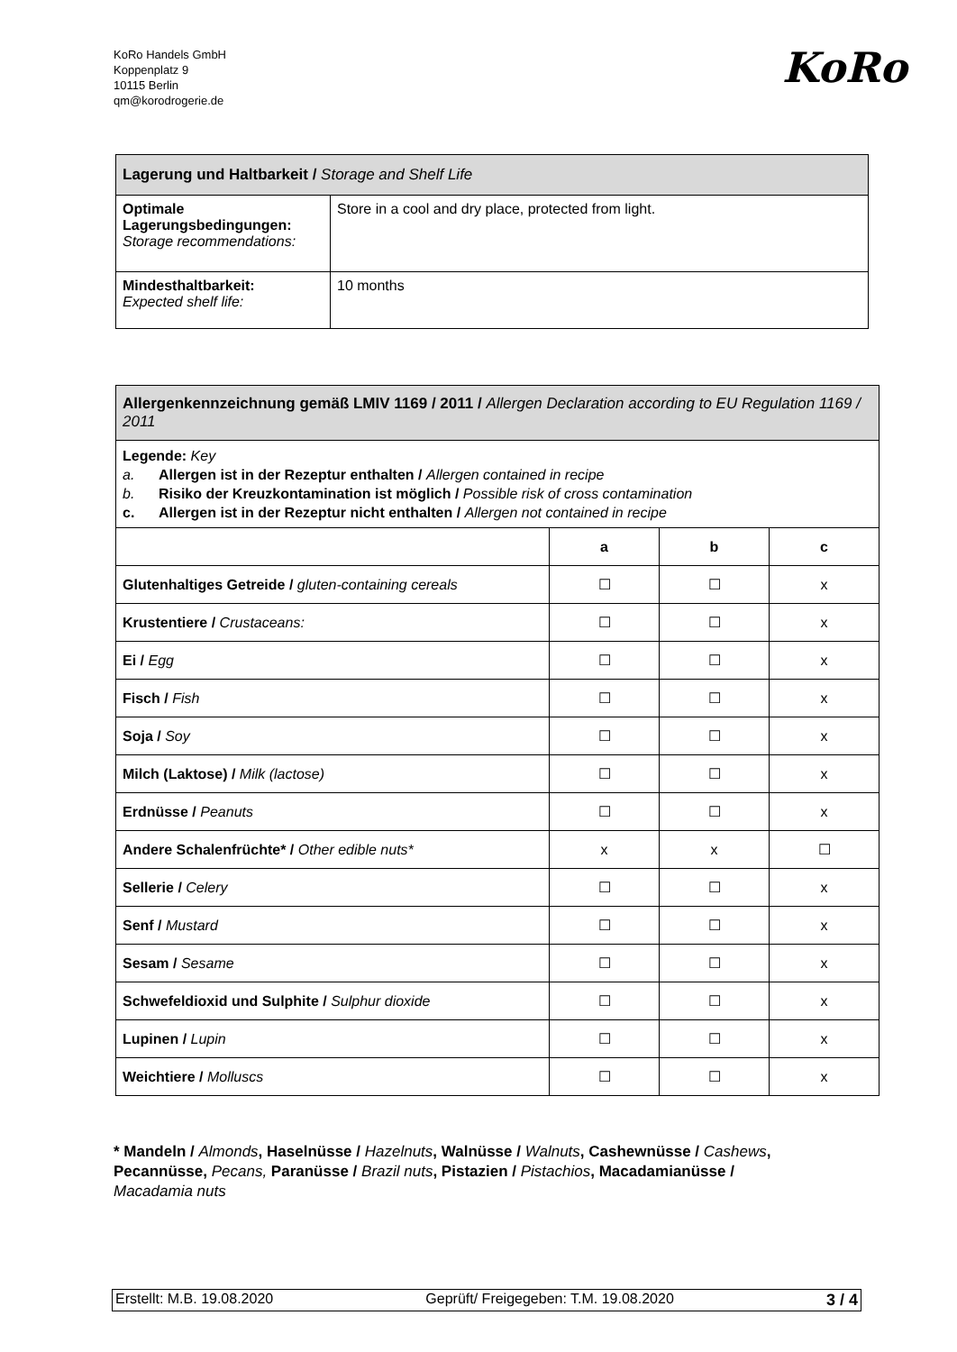KoRo Handels GmbH
Koppenplatz 9
10115 Berlin
qm@korodrogerie.de
KoRo
| Lagerung und Haltbarkeit / Storage and Shelf Life | |
| Optimale Lagerungsbedingungen: Storage recommendations: | Store in a cool and dry place, protected from light. |
| Mindesthaltbarkeit: Expected shelf life: | 10 months |
| Allergenkennzeichnung gemäß LMIV 1169 / 2011 / Allergen Declaration according to EU Regulation 1169 / 2011 | | | |
| Legende: Key a. Allergen ist in der Rezeptur enthalten / Allergen contained in recipe b. Risiko der Kreuzkontamination ist möglich / Possible risk of cross contamination c. Allergen ist in der Rezeptur nicht enthalten / Allergen not contained in recipe | | | |
| | a | b | c |
| Glutenhaltiges Getreide / gluten-containing cereals | ☐ | ☐ | x |
| Krustentiere / Crustaceans: | ☐ | ☐ | x |
| Ei / Egg | ☐ | ☐ | x |
| Fisch / Fish | ☐ | ☐ | x |
| Soja / Soy | ☐ | ☐ | x |
| Milch (Laktose) / Milk (lactose) | ☐ | ☐ | x |
| Erdnüsse / Peanuts | ☐ | ☐ | x |
| Andere Schalenfrüchte* / Other edible nuts* | x | x | ☐ |
| Sellerie / Celery | ☐ | ☐ | x |
| Senf / Mustard | ☐ | ☐ | x |
| Sesam / Sesame | ☐ | ☐ | x |
| Schwefeldioxid und Sulphite / Sulphur dioxide | ☐ | ☐ | x |
| Lupinen / Lupin | ☐ | ☐ | x |
| Weichtiere / Molluscs | ☐ | ☐ | x |
* Mandeln / Almonds, Haselnüsse / Hazelnuts, Walnüsse / Walnuts, Cashewnüsse / Cashews, Pecannüsse, Pecans, Paranüsse / Brazil nuts, Pistazien / Pistachios, Macadamianüsse / Macadamia nuts
Erstellt: M.B. 19.08.2020 Geprüft/ Freigegeben: T.M. 19.08.2020 3 / 4